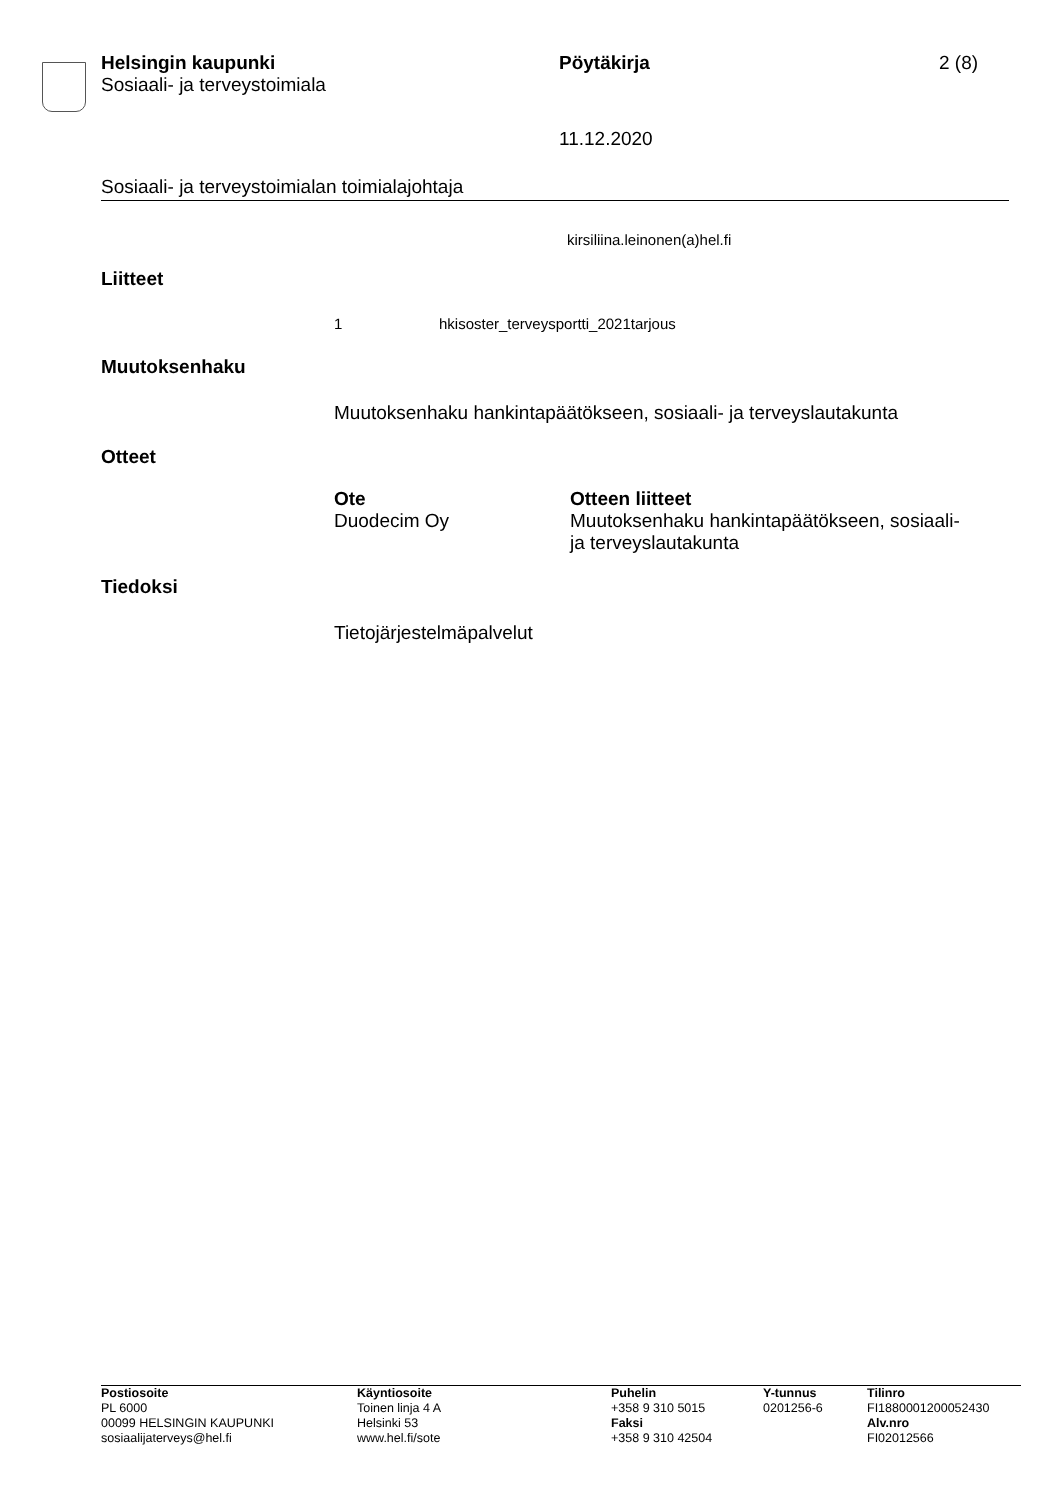Helsingin kaupunki
Sosiaali- ja terveystoimiala
Pöytäkirja 2 (8)
11.12.2020
Sosiaali- ja terveystoimialan toimialajohtaja
kirsiliina.leinonen(a)hel.fi
Liitteet
1 hkisoster_terveysportti_2021tarjous
Muutoksenhaku
Muutoksenhaku hankintapäätökseen, sosiaali- ja terveyslautakunta
Otteet
| Ote | Otteen liitteet |
| --- | --- |
| Duodecim Oy | Muutoksenhaku hankintapäätökseen, sosiaali- ja terveyslautakunta |
Tiedoksi
Tietojärjestelmäpalvelut
Postiosoite
PL 6000
00099 HELSINGIN KAUPUNKI
sosiaalijaterveys@hel.fi
Käyntiosoite
Toinen linja 4 A
Helsinki 53
www.hel.fi/sote
Puhelin
+358 9 310 5015
Faksi
+358 9 310 42504
Y-tunnus
0201256-6
Tilinro
FI1880001200052430
Alv.nro
FI02012566